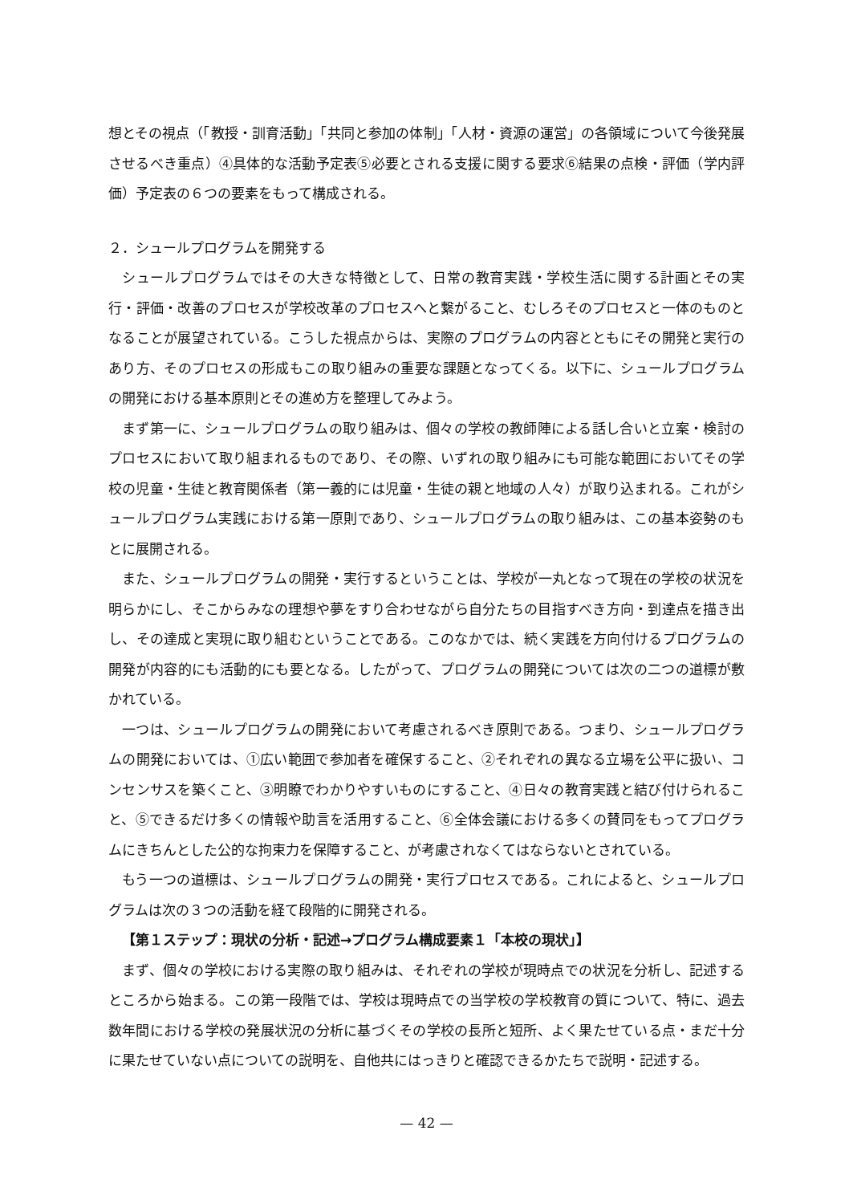想とその視点（「教授・訓育活動」「共同と参加の体制」「人材・資源の運営」の各領域について今後発展させるべき重点）④具体的な活動予定表⑤必要とされる支援に関する要求⑥結果の点検・評価（学内評価）予定表の６つの要素をもって構成される。
２．シュールプログラムを開発する
シュールプログラムではその大きな特徴として、日常の教育実践・学校生活に関する計画とその実行・評価・改善のプロセスが学校改革のプロセスへと繋がること、むしろそのプロセスと一体のものとなることが展望されている。こうした視点からは、実際のプログラムの内容とともにその開発と実行のあり方、そのプロセスの形成もこの取り組みの重要な課題となってくる。以下に、シュールプログラムの開発における基本原則とその進め方を整理してみよう。
まず第一に、シュールプログラムの取り組みは、個々の学校の教師陣による話し合いと立案・検討のプロセスにおいて取り組まれるものであり、その際、いずれの取り組みにも可能な範囲においてその学校の児童・生徒と教育関係者（第一義的には児童・生徒の親と地域の人々）が取り込まれる。これがシュールプログラム実践における第一原則であり、シュールプログラムの取り組みは、この基本姿勢のもとに展開される。
また、シュールプログラムの開発・実行するということは、学校が一丸となって現在の学校の状況を明らかにし、そこからみなの理想や夢をすり合わせながら自分たちの目指すべき方向・到達点を描き出し、その達成と実現に取り組むということである。このなかでは、続く実践を方向付けるプログラムの開発が内容的にも活動的にも要となる。したがって、プログラムの開発については次の二つの道標が敷かれている。
一つは、シュールプログラムの開発において考慮されるべき原則である。つまり、シュールプログラムの開発においては、①広い範囲で参加者を確保すること、②それぞれの異なる立場を公平に扱い、コンセンサスを築くこと、③明瞭でわかりやすいものにすること、④日々の教育実践と結び付けられること、⑤できるだけ多くの情報や助言を活用すること、⑥全体会議における多くの賛同をもってプログラムにきちんとした公的な拘束力を保障すること、が考慮されなくてはならないとされている。
もう一つの道標は、シュールプログラムの開発・実行プロセスである。これによると、シュールプログラムは次の３つの活動を経て段階的に開発される。
【第１ステップ：現状の分析・記述→プログラム構成要素１「本校の現状」】
まず、個々の学校における実際の取り組みは、それぞれの学校が現時点での状況を分析し、記述するところから始まる。この第一段階では、学校は現時点での当学校の学校教育の質について、特に、過去数年間における学校の発展状況の分析に基づくその学校の長所と短所、よく果たせている点・まだ十分に果たせていない点についての説明を、自他共にはっきりと確認できるかたちで説明・記述する。
— 42 —